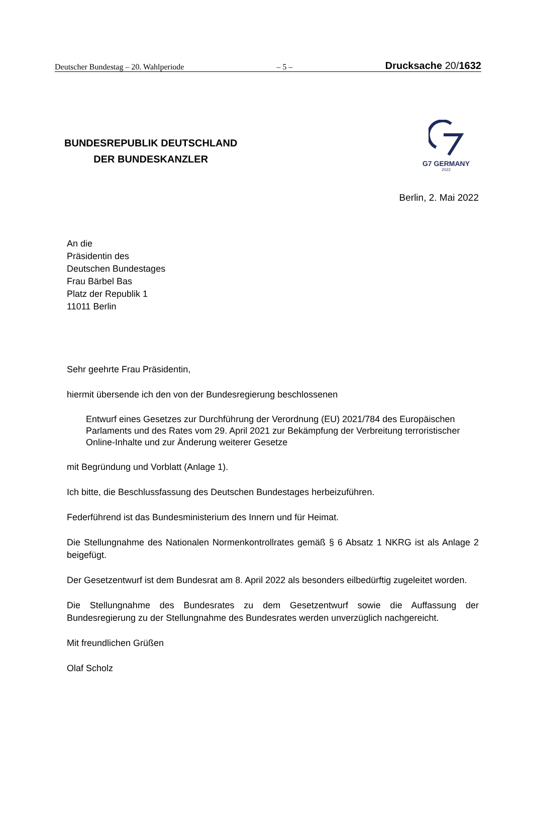Deutscher Bundestag – 20. Wahlperiode – 5 – Drucksache 20/1632
BUNDESREPUBLIK DEUTSCHLAND
DER BUNDESKANZLER
G7 GERMANY
2022
Berlin, 2. Mai 2022
An die
Präsidentin des
Deutschen Bundestages
Frau Bärbel Bas
Platz der Republik 1
11011 Berlin
Sehr geehrte Frau Präsidentin,
hiermit übersende ich den von der Bundesregierung beschlossenen
Entwurf eines Gesetzes zur Durchführung der Verordnung (EU) 2021/784 des Europäischen Parlaments und des Rates vom 29. April 2021 zur Bekämpfung der Verbreitung terroristischer Online-Inhalte und zur Änderung weiterer Gesetze
mit Begründung und Vorblatt (Anlage 1).
Ich bitte, die Beschlussfassung des Deutschen Bundestages herbeizuführen.
Federführend ist das Bundesministerium des Innern und für Heimat.
Die Stellungnahme des Nationalen Normenkontrollrates gemäß § 6 Absatz 1 NKRG ist als Anlage 2 beigefügt.
Der Gesetzentwurf ist dem Bundesrat am 8. April 2022 als besonders eilbedürftig zugeleitet worden.
Die Stellungnahme des Bundesrates zu dem Gesetzentwurf sowie die Auffassung der Bundesregierung zu der Stellungnahme des Bundesrates werden unverzüglich nachgereicht.
Mit freundlichen Grüßen
Olaf Scholz